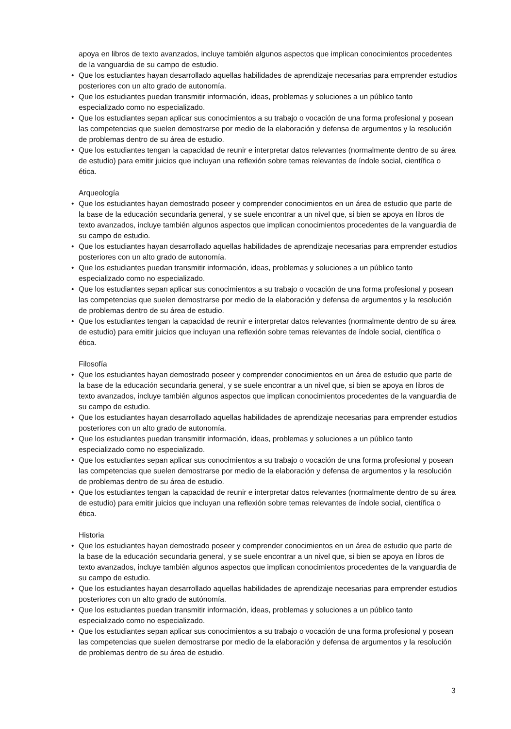apoya en libros de texto avanzados, incluye también algunos aspectos que implican conocimientos procedentes de la vanguardia de su campo de estudio.
• Que los estudiantes hayan desarrollado aquellas habilidades de aprendizaje necesarias para emprender estudios posteriores con un alto grado de autonomía.
• Que los estudiantes puedan transmitir información, ideas, problemas y soluciones a un público tanto especializado como no especializado.
• Que los estudiantes sepan aplicar sus conocimientos a su trabajo o vocación de una forma profesional y posean las competencias que suelen demostrarse por medio de la elaboración y defensa de argumentos y la resolución de problemas dentro de su área de estudio.
• Que los estudiantes tengan la capacidad de reunir e interpretar datos relevantes (normalmente dentro de su área de estudio) para emitir juicios que incluyan una reflexión sobre temas relevantes de índole social, científica o ética.
Arqueología
• Que los estudiantes hayan demostrado poseer y comprender conocimientos en un área de estudio que parte de la base de la educación secundaria general, y se suele encontrar a un nivel que, si bien se apoya en libros de texto avanzados, incluye también algunos aspectos que implican conocimientos procedentes de la vanguardia de su campo de estudio.
• Que los estudiantes hayan desarrollado aquellas habilidades de aprendizaje necesarias para emprender estudios posteriores con un alto grado de autonomía.
• Que los estudiantes puedan transmitir información, ideas, problemas y soluciones a un público tanto especializado como no especializado.
• Que los estudiantes sepan aplicar sus conocimientos a su trabajo o vocación de una forma profesional y posean las competencias que suelen demostrarse por medio de la elaboración y defensa de argumentos y la resolución de problemas dentro de su área de estudio.
• Que los estudiantes tengan la capacidad de reunir e interpretar datos relevantes (normalmente dentro de su área de estudio) para emitir juicios que incluyan una reflexión sobre temas relevantes de índole social, científica o ética.
Filosofía
• Que los estudiantes hayan demostrado poseer y comprender conocimientos en un área de estudio que parte de la base de la educación secundaria general, y se suele encontrar a un nivel que, si bien se apoya en libros de texto avanzados, incluye también algunos aspectos que implican conocimientos procedentes de la vanguardia de su campo de estudio.
• Que los estudiantes hayan desarrollado aquellas habilidades de aprendizaje necesarias para emprender estudios posteriores con un alto grado de autonomía.
• Que los estudiantes puedan transmitir información, ideas, problemas y soluciones a un público tanto especializado como no especializado.
• Que los estudiantes sepan aplicar sus conocimientos a su trabajo o vocación de una forma profesional y posean las competencias que suelen demostrarse por medio de la elaboración y defensa de argumentos y la resolución de problemas dentro de su área de estudio.
• Que los estudiantes tengan la capacidad de reunir e interpretar datos relevantes (normalmente dentro de su área de estudio) para emitir juicios que incluyan una reflexión sobre temas relevantes de índole social, científica o ética.
Historia
• Que los estudiantes hayan demostrado poseer y comprender conocimientos en un área de estudio que parte de la base de la educación secundaria general, y se suele encontrar a un nivel que, si bien se apoya en libros de texto avanzados, incluye también algunos aspectos que implican conocimientos procedentes de la vanguardia de su campo de estudio.
• Que los estudiantes hayan desarrollado aquellas habilidades de aprendizaje necesarias para emprender estudios posteriores con un alto grado de autónomía.
• Que los estudiantes puedan transmitir información, ideas, problemas y soluciones a un público tanto especializado como no especializado.
• Que los estudiantes sepan aplicar sus conocimientos a su trabajo o vocación de una forma profesional y posean las competencias que suelen demostrarse por medio de la elaboración y defensa de argumentos y la resolución de problemas dentro de su área de estudio.
3